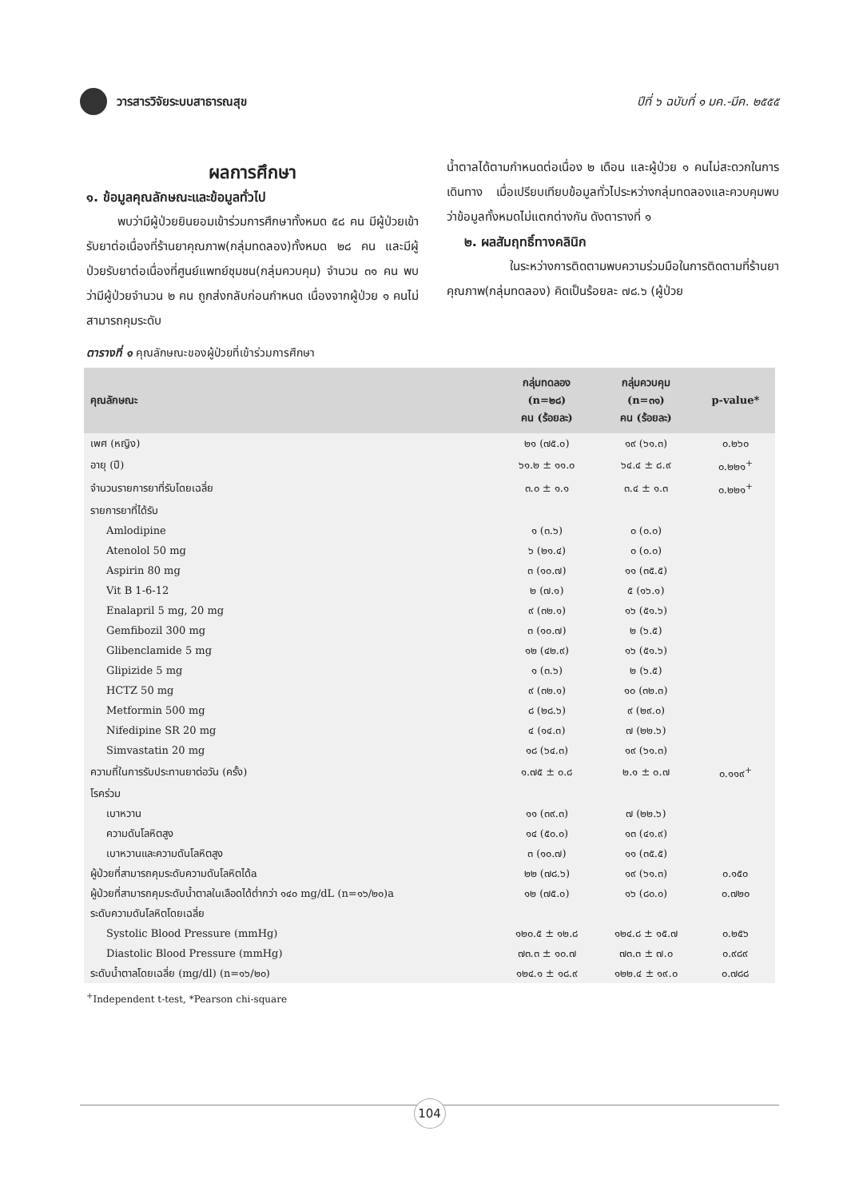วารสารวิจัยระบบสาธารณสุข
ปีที่ ๖ ฉบับที่ ๑ มค.-มีค. ๒๕๕๕
ผลการศึกษา
๑. ข้อมูลคุณลักษณะและข้อมูลทั่วไป
พบว่ามีผู้ป่วยยินยอมเข้าร่วมการศึกษาทั้งหมด ๕๘ คน มีผู้ป่วยเข้ารับยาต่อเนื่องที่ร้านยาคุณภาพ(กลุ่มทดลอง)ทั้งหมด ๒๘ คน และมีผู้ป่วยรับยาต่อเนื่องที่ศูนย์แพทย์ชุมชน(กลุ่มควบคุม) จำนวน ๓๑ คน พบว่ามีผู้ป่วยจำนวน ๒ คน ถูกส่งกลับก่อนกำหนด เนื่องจากผู้ป่วย ๑ คนไม่สามารถคุมระดับ
น้ำตาลได้ตามกำหนดต่อเนื่อง ๒ เดือน และผู้ป่วย ๑ คนไม่สะดวกในการเดินทาง เมื่อเปรียบเทียบข้อมูลทั่วไประหว่างกลุ่มทดลองและควบคุมพบว่าข้อมูลทั้งหมดไม่แตกต่างกัน ดังตารางที่ ๑
๒. ผลสัมฤทธิ์ทางคลินิก
ในระหว่างการติดตามพบความร่วมมือในการติดตามที่ร้านยาคุณภาพ(กลุ่มทดลอง) คิดเป็นร้อยละ ๗๘.๖ (ผู้ป่วย
ตารางที่ ๑ คุณลักษณะของผู้ป่วยที่เข้าร่วมการศึกษา
| คุณลักษณะ | กลุ่มทดลอง (n=๒๘) คน (ร้อยละ) | กลุ่มควบคุม (n=๓๑) คน (ร้อยละ) | p-value* |
| --- | --- | --- | --- |
| เพศ (หญิง) | ๒๑ (๗๕.๐) | ๑๙ (๖๑.๓) | ๐.๒๖๐ |
| อายุ (ปี) | ๖๑.๒ ± ๑๑.๐ | ๖๔.๔ ± ๘.๙ | ๐.๒๒๑<sup>+</sup> |
| จำนวนรายการยาที่รับโดยเฉลี่ย | ๓.๐ ± ๑.๑ | ๓.๔ ± ๑.๓ | ๐.๒๒๑<sup>+</sup> |
| รายการยาที่ได้รับ | | | |
| Amlodipine | ๑ (๓.๖) | ๐ (๐.๐) | |
| Atenolol 50 mg | ๖ (๒๑.๔) | ๐ (๐.๐) | |
| Aspirin 80 mg | ๓ (๑๐.๗) | ๑๑ (๓๕.๕) | |
| Vit B 1-6-12 | ๒ (๗.๑) | ๕ (๑๖.๑) | |
| Enalapril 5 mg, 20 mg | ๙ (๓๒.๑) | ๑๖ (๕๑.๖) | |
| Gemfibozil 300 mg | ๓ (๑๐.๗) | ๒ (๖.๕) | |
| Glibenclamide 5 mg | ๑๒ (๔๒.๙) | ๑๖ (๕๑.๖) | |
| Glipizide 5 mg | ๑ (๓.๖) | ๒ (๖.๕) | |
| HCTZ 50 mg | ๙ (๓๒.๑) | ๑๐ (๓๒.๓) | |
| Metformin 500 mg | ๘ (๒๘.๖) | ๙ (๒๙.๐) | |
| Nifedipine SR 20 mg | ๔ (๑๔.๓) | ๗ (๒๒.๖) | |
| Simvastatin 20 mg | ๑๘ (๖๔.๓) | ๑๙ (๖๑.๓) | |
| ความถี่ในการรับประทานยาต่อวัน (ครั้ง) | ๑.๗๕ ± ๐.๘ | ๒.๑ ± ๐.๗ | ๐.๑๑๙<sup>+</sup> |
| โรคร่วม | | | |
| เบาหวาน | ๑๑ (๓๙.๓) | ๗ (๒๒.๖) | |
| ความดันโลหิตสูง | ๑๔ (๕๐.๐) | ๑๓ (๔๑.๙) | |
| เบาหวานและความดันโลหิตสูง | ๓ (๑๐.๗) | ๑๑ (๓๕.๕) | |
| ผู้ป่วยที่สามารถคุมระดับความดันโลหิตได้a | ๒๒ (๗๘.๖) | ๑๙ (๖๑.๓) | ๐.๑๕๐ |
| ผู้ป่วยที่สามารถคุมระดับน้ำตาลในเลือดได้ต่ำกว่า ๑๔๐ mg/dL (n=๑๖/๒๐)a | ๑๒ (๗๕.๐) | ๑๖ (๘๐.๐) | ๐.๗๒๐ |
| ระดับความดันโลหิตโดยเฉลี่ย | | | |
| Systolic Blood Pressure (mmHg) | ๑๒๐.๕ ± ๑๒.๘ | ๑๒๔.๘ ± ๑๕.๗ | ๐.๒๕๖ |
| Diastolic Blood Pressure (mmHg) | ๗๓.๓ ± ๑๐.๗ | ๗๓.๓ ± ๗.๐ | ๐.๙๘๙ |
| ระดับน้ำตาลโดยเฉลี่ย (mg/dl) (n=๑๖/๒๐) | ๑๒๔.๑ ± ๑๘.๙ | ๑๒๒.๔ ± ๑๙.๐ | ๐.๗๘๘ |
<sup>+</sup>Independent t-test, *Pearson chi-square
104